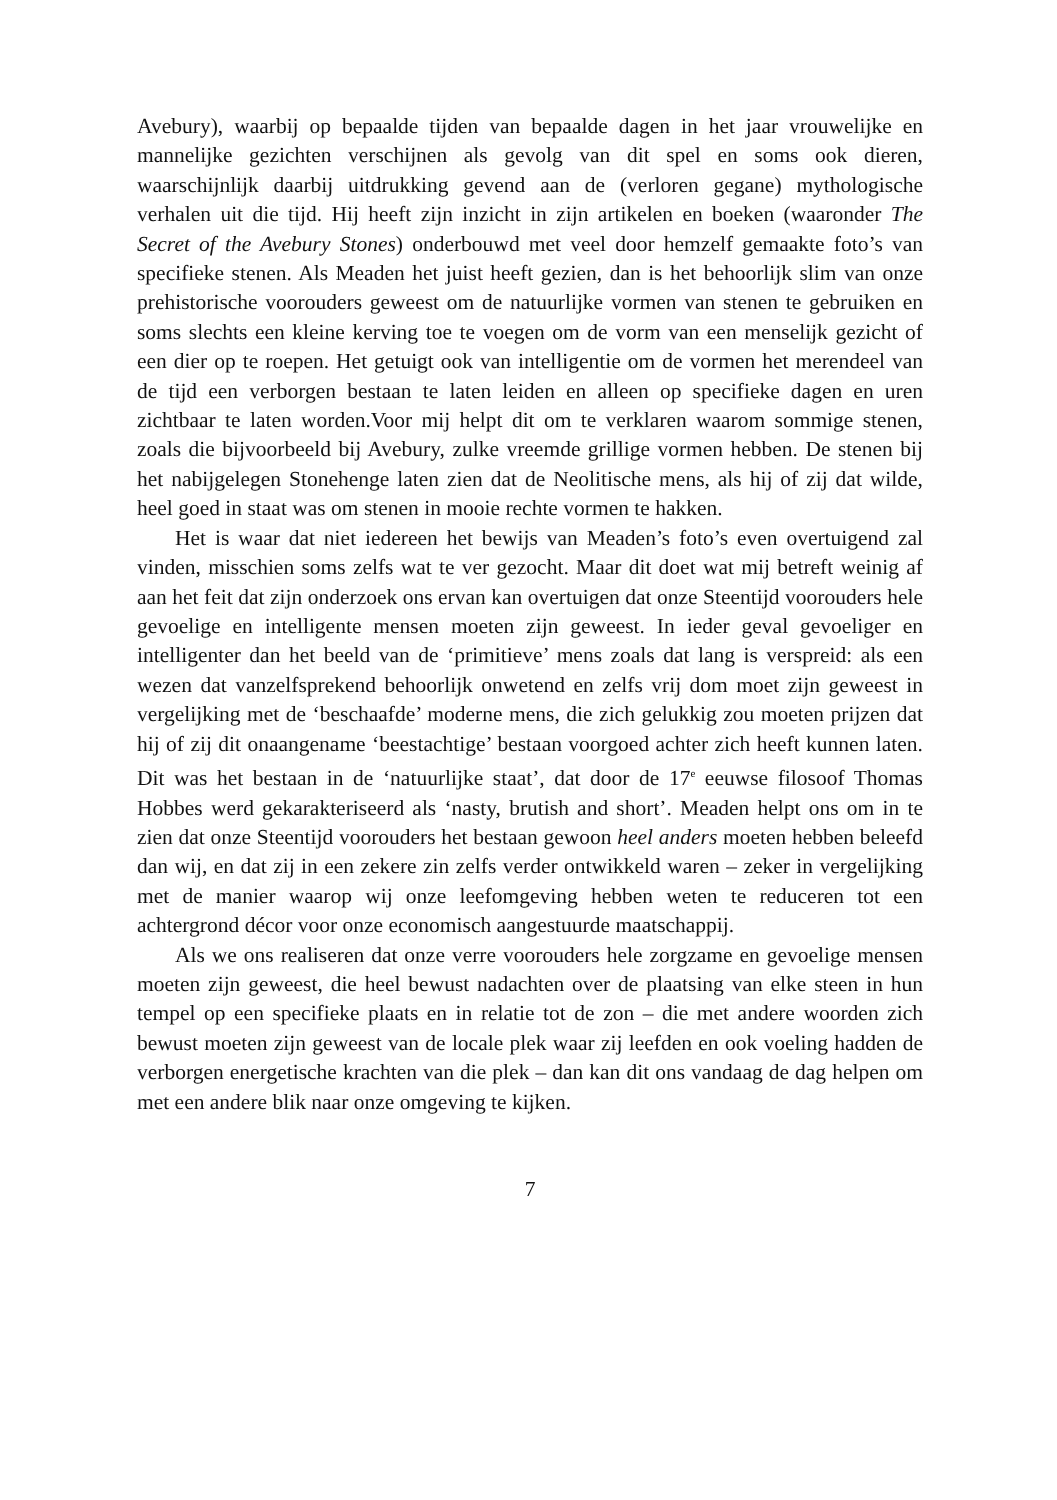Avebury), waarbij op bepaalde tijden van bepaalde dagen in het jaar vrouwelijke en mannelijke gezichten verschijnen als gevolg van dit spel en soms ook dieren, waarschijnlijk daarbij uitdrukking gevend aan de (verloren gegane) mythologische verhalen uit die tijd. Hij heeft zijn inzicht in zijn artikelen en boeken (waaronder The Secret of the Avebury Stones) onderbouwd met veel door hemzelf gemaakte foto’s van specifieke stenen. Als Meaden het juist heeft gezien, dan is het behoorlijk slim van onze prehistorische voorouders geweest om de natuurlijke vormen van stenen te gebruiken en soms slechts een kleine kerving toe te voegen om de vorm van een menselijk gezicht of een dier op te roepen. Het getuigt ook van intelligentie om de vormen het merendeel van de tijd een verborgen bestaan te laten leiden en alleen op specifieke dagen en uren zichtbaar te laten worden.Voor mij helpt dit om te verklaren waarom sommige stenen, zoals die bijvoorbeeld bij Avebury, zulke vreemde grillige vormen hebben. De stenen bij het nabijgelegen Stonehenge laten zien dat de Neolitische mens, als hij of zij dat wilde, heel goed in staat was om stenen in mooie rechte vormen te hakken.
Het is waar dat niet iedereen het bewijs van Meaden’s foto’s even overtuigend zal vinden, misschien soms zelfs wat te ver gezocht. Maar dit doet wat mij betreft weinig af aan het feit dat zijn onderzoek ons ervan kan overtuigen dat onze Steentijd voorouders hele gevoelige en intelligente mensen moeten zijn geweest. In ieder geval gevoeliger en intelligenter dan het beeld van de ‘primitieve’ mens zoals dat lang is verspreid: als een wezen dat vanzelfsprekend behoorlijk onwetend en zelfs vrij dom moet zijn geweest in vergelijking met de ‘beschaafde’ moderne mens, die zich gelukkig zou moeten prijzen dat hij of zij dit onaangename ‘beestachtige’ bestaan voorgoed achter zich heeft kunnen laten. Dit was het bestaan in de ‘natuurlijke staat’, dat door de 17<sup>e</sup> eeuwse filosoof Thomas Hobbes werd gekarakteriseerd als ‘nasty, brutish and short’. Meaden helpt ons om in te zien dat onze Steentijd voorouders het bestaan gewoon heel anders moeten hebben beleefd dan wij, en dat zij in een zekere zin zelfs verder ontwikkeld waren – zeker in vergelijking met de manier waarop wij onze leefomgeving hebben weten te reduceren tot een achtergrond décor voor onze economisch aangestuurde maatschappij.
Als we ons realiseren dat onze verre voorouders hele zorgzame en gevoelige mensen moeten zijn geweest, die heel bewust nadachten over de plaatsing van elke steen in hun tempel op een specifieke plaats en in relatie tot de zon – die met andere woorden zich bewust moeten zijn geweest van de locale plek waar zij leefden en ook voeling hadden de verborgen energetische krachten van die plek – dan kan dit ons vandaag de dag helpen om met een andere blik naar onze omgeving te kijken.
7